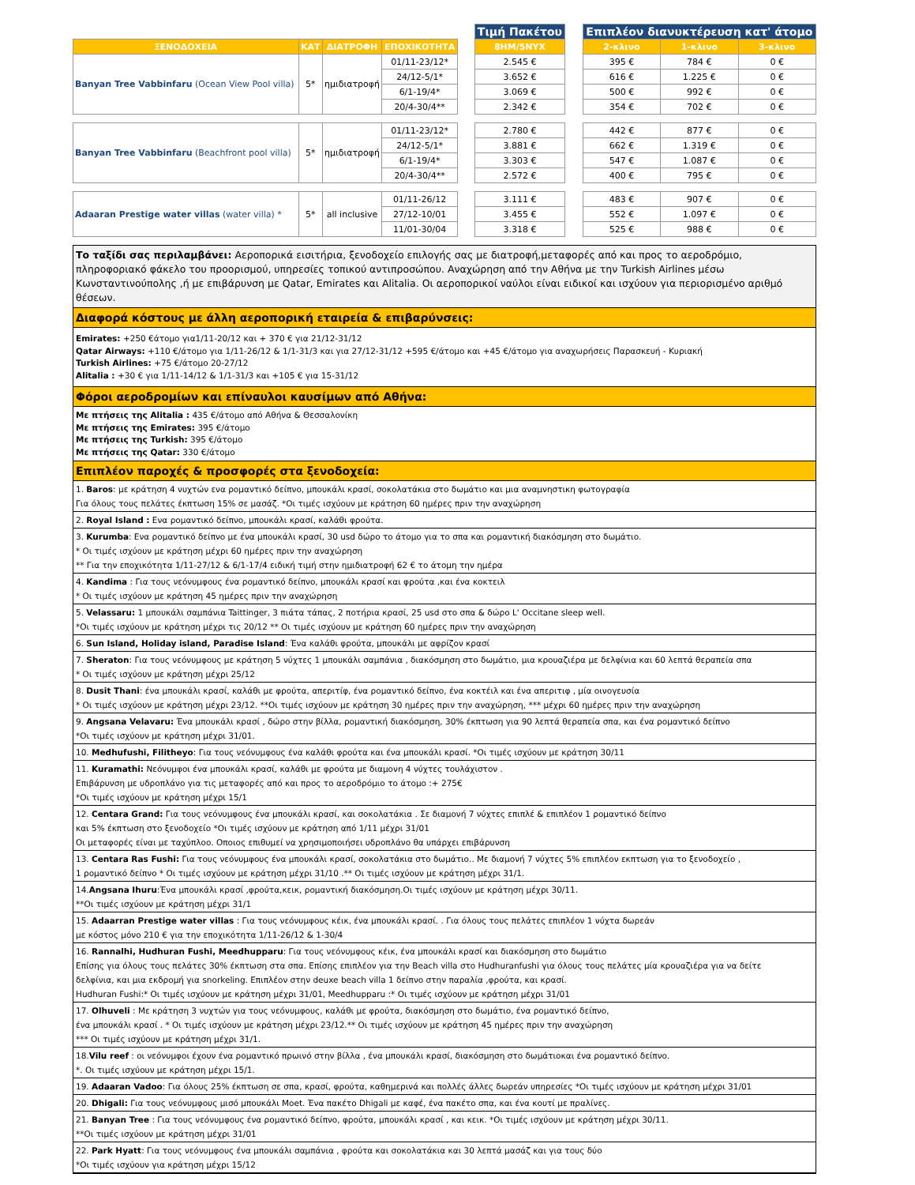| | | | | | Τιμή Πακέτου | | Επιπλέον διανυκτέρευση κατ' άτομο | | |
| --- | --- | --- | --- | --- | --- | --- | --- | --- | --- |
| ΞΕΝΟΔΟΧΕΙΑ | ΚΑΤ | ΔΙΑΤΡΟΦΗ | ΕΠΟΧΙΚΟΤΗΤΑ | | 8ΗΜ/5ΝΥΧ | | 2-κλινο | 1-κλινο | 3-κλινο |
| Banyan Tree Vabbinfaru (Ocean View Pool villa) | 5* | ημιδιατροφή | 01/11-23/12* | | 2.545 € | | 395 € | 784 € | 0 € |
| | | | 24/12-5/1* | | 3.652 € | | 616 € | 1.225 € | 0 € |
| | | | 6/1-19/4* | | 3.069 € | | 500 € | 992 € | 0 € |
| | | | 20/4-30/4** | | 2.342 € | | 354 € | 702 € | 0 € |
| Banyan Tree Vabbinfaru (Beachfront pool villa) | 5* | ημιδιατροφή | 01/11-23/12* | | 2.780 € | | 442 € | 877 € | 0 € |
| | | | 24/12-5/1* | | 3.881 € | | 662 € | 1.319 € | 0 € |
| | | | 6/1-19/4* | | 3.303 € | | 547 € | 1.087 € | 0 € |
| | | | 20/4-30/4** | | 2.572 € | | 400 € | 795 € | 0 € |
| Adaaran Prestige water villas (water villa) * | 5* | all inclusive | 01/11-26/12 | | 3.111 € | | 483 € | 907 € | 0 € |
| | | | 27/12-10/01 | | 3.455 € | | 552 € | 1.097 € | 0 € |
| | | | 11/01-30/04 | | 3.318 € | | 525 € | 988 € | 0 € |
Το ταξίδι σας περιλαμβάνει: Αεροπορικά εισιτήρια, ξενοδοχείο επιλογής σας με διατροφή,μεταφορές από και προς το αεροδρόμιο, πληροφοριακό φάκελο του προορισμού, υπηρεσίες τοπικού αντιπροσώπου. Αναχώρηση από την Αθήνα με την Turkish Airlines μέσω Κωνσταντινούπολης ,ή με επιβάρυνση με Qatar, Emirates και Alitalia. Οι αεροπορικοί ναύλοι είναι ειδικοί και ισχύουν για περιορισμένο αριθμό θέσεων.
Διαφορά κόστους με άλλη αεροπορική εταιρεία & επιβαρύνσεις:
Emirates: +250 €άτομο για1/11-20/12 και + 370 € για 21/12-31/12
Qatar Airways: +110 €/άτομο για 1/11-26/12 & 1/1-31/3 και για 27/12-31/12 +595 €/άτομο και +45 €/άτομο για αναχωρήσεις Παρασκευή - Κυριακή
Turkish Airlines: +75 €/άτομο 20-27/12
Alitalia : +30 € για 1/11-14/12 & 1/1-31/3 και +105 € για 15-31/12
Φόροι αεροδρομίων και επίναυλοι καυσίμων από Αθήνα:
Με πτήσεις της Alitalia : 435 €/άτομο από Αθήνα & Θεσσαλονίκη
Με πτήσεις της Emirates: 395 €/άτομο
Με πτήσεις της Turkish: 395 €/άτομο
Με πτήσεις της Qatar: 330 €/άτομο
Επιπλέον παροχές & προσφορές στα ξενοδοχεία:
1. Baros: με κράτηση 4 νυχτών ενα ρομαντικό δείπνο, μπουκάλι κρασί, σοκολατάκια στο δωμάτιο και μια αναμνηστικη φωτογραφία
Για όλους τους πελάτες έκπτωση 15% σε μασάζ. *Οι τιμές ισχύουν με κράτηση 60 ημέρες πριν την αναχώρηση
2. Royal Island : Ενα ρομαντικό δείπνο, μπουκάλι κρασί, καλάθι φρούτα.
3. Kurumba: Ενα ρομαντικό δείπνο με ένα μπουκάλι κρασί, 30 usd δώρο το άτομο για το σπα και ρομαντική διακόσμηση στο δωμάτιο.
* Οι τιμές ισχύουν με κράτηση μέχρι 60 ημέρες πριν την αναχώρηση
** Για την εποχικότητα 1/11-27/12 & 6/1-17/4 ειδική τιμή στην ημιδιατροφή 62 € το άτομη την ημέρα
4. Kandima : Για τους νεόνυμφους ένα ρομαντικό δείπνο, μπουκάλι κρασί και φρούτα ,και ένα κοκτειλ
* Οι τιμές ισχύουν με κράτηση 45 ημέρες πριν την αναχώρηση
5. Velassaru: 1 μπουκάλι σαμπάνια Taittinger, 3 πιάτα τάπας, 2 ποτήρια κρασί, 25 usd στο σπα & δώρο L' Occitane sleep well.
*Οι τιμές ισχύουν με κράτηση μέχρι τις 20/12 ** Οι τιμές ισχύουν με κράτηση 60 ημέρες πριν την αναχώρηση
6. Sun Island, Holiday island, Paradise Island: Ένα καλάθι φρούτα, μπουκάλι με αφρίζον κρασί
7. Sheraton: Για τους νεόνυμφους με κράτηση 5 νύχτες 1 μπουκάλι σαμπάνια , διακόσμηση στο δωμάτιο, μια κρουαζιέρα με δελφίνια και 60 λεπτά θεραπεία σπα
* Οι τιμές ισχύουν με κράτηση μέχρι 25/12
8. Dusit Thani: ένα μπουκάλι κρασί, καλάθι με φρούτα, απεριτίφ, ένα ρομαντικό δείπνο, ένα κοκτέιλ και ένα απεριτιφ , μία οινογευσία
* Οι τιμές ισχύουν με κράτηση μέχρι 23/12. **Οι τιμές ισχύουν με κράτηση 30 ημέρες πριν την αναχώρηση, *** μέχρι 60 ημέρες πριν την αναχώρηση
9. Angsana Velavaru: Ένα μπουκάλι κρασί , δώρο στην βίλλα, ρομαντική διακόσμηση, 30% έκπτωση για 90 λεπτά θεραπεία σπα, και ένα ρομαντικό δείπνο
*Οι τιμές ισχύουν με κράτηση μέχρι 31/01.
10. Medhufushi, Filitheyo: Για τους νεόνυμφους ένα καλάθι φρούτα και ένα μπουκάλι κρασί. *Οι τιμές ισχύουν με κράτηση 30/11
11. Kuramathi: Νεόνυμφοι ένα μπουκάλι κρασί, καλάθι με φρούτα με διαμονη 4 νύχτες τουλάχιστον .
Επιβάρυνση με υδροπλάνο για τις μεταφορές από και προς το αεροδρόμιο το άτομο :+ 275€
*Οι τιμές ισχύουν με κράτηση μέχρι 15/1
12. Centara Grand: Για τους νεόνυμφους ένα μπουκάλι κρασί, και σοκολατάκια . Σε διαμονή 7 νύχτες επιπλέ & επιπλέον 1 ρομαντικό δείπνο
και 5% έκπτωση στο ξενοδοχείο *Οι τιμές ισχύουν με κράτηση από 1/11 μέχρι 31/01
Οι μεταφορές είναι με ταχύπλοο. Οποιος επιθυμεί να χρησιμοποιήσει υδροπλάνο θα υπάρχει επιβάρυνση
13. Centara Ras Fushi: Για τους νεόνυμφους ένα μπουκάλι κρασί, σοκολατάκια στο δωμάτιο.. Με διαμονή 7 νύχτες 5% επιπλέον εκπτωση για το ξενοδοχείο ,
1 ρομαντικό δείπνο * Οι τιμές ισχύουν με κράτηση μέχρι 31/10 .** Οι τιμές ισχύουν με κράτηση μέχρι 31/1.
14.Angsana Ihuru:Ένα μπουκάλι κρασί ,φρούτα,κεικ, ρομαντική διακόσμηση.Οι τιμές ισχύουν με κράτηση μέχρι 30/11.
**Οι τιμές ισχύουν με κράτηση μέχρι 31/1
15. Adaarran Prestige water villas : Για τους νεόνυμφους κέικ, ένα μπουκάλι κρασί. . Για όλους τους πελάτες επιπλέον 1 νύχτα δωρεάν
με κόστος μόνο 210 € για την εποχικότητα 1/11-26/12 & 1-30/4
16. Rannalhi, Hudhuran Fushi, Meedhupparu: Για τους νεόνυμφους κέικ, ένα μπουκάλι κρασί και διακόσμηση στο δωμάτιο
Επίσης για όλους τους πελάτες 30% έκπτωση στα σπα. Επίσης επιπλέον για την Beach villa στο Hudhuranfushi για όλους τους πελάτες μία κρουαζιέρα για να δείτε
δελφίνια, και μια εκδρομή για snorkeling. Επιπλέον στην deuxe beach villa 1 δείπνο στην παραλία ,φρούτα, και κρασί.
Hudhuran Fushi:* Οι τιμές ισχύουν με κράτηση μέχρι 31/01, Meedhupparu :* Οι τιμές ισχύουν με κράτηση μέχρι 31/01
17. Olhuveli : Με κράτηση 3 νυχτών για τους νεόνυμφους, καλάθι με φρούτα, διακόσμηση στο δωμάτιο, ένα ρομαντικό δείπνο,
ένα μπουκάλι κρασί . * Οι τιμές ισχύουν με κράτηση μέχρι 23/12.** Οι τιμές ισχύουν με κράτηση 45 ημέρες πριν την αναχώρηση
*** Οι τιμές ισχύουν με κράτηση μέχρι 31/1.
18.Vilu reef : οι νεόνυμφοι έχουν ένα ρομαντικό πρωινό στην βίλλα , ένα μπουκάλι κρασί, διακόσμηση στο δωμάτιοκαι ένα ρομαντικό δείπνο.
*. Οι τιμές ισχύουν με κράτηση μέχρι 15/1.
19. Adaaran Vadoo: Για όλους 25% έκπτωση σε σπα, κρασί, φρούτα, καθημερινά και πολλές άλλες δωρεάν υπηρεσίες *Οι τιμές ισχύουν με κράτηση μέχρι 31/01
20. Dhigali: Για τους νεόνυμφους μισό μπουκάλι Moet. Ένα πακέτο Dhigali με καφέ, ένα πακέτο σπα, και ένα κουτί με πραλίνες.
21. Banyan Tree : Για τους νεόνυμφους ένα ρομαντικό δείπνο, φρούτα, μπουκάλι κρασί , και κεικ. *Οι τιμές ισχύουν με κράτηση μέχρι 30/11.
**Οι τιμές ισχύουν με κράτηση μέχρι 31/01
22. Park Hyatt: Για τους νεόνυμφους ένα μπουκάλι σαμπάνια , φρούτα και σοκολατάκια και 30 λεπτά μασάζ και για τους δύο
*Οι τιμές ισχύουν για κράτηση μέχρι 15/12